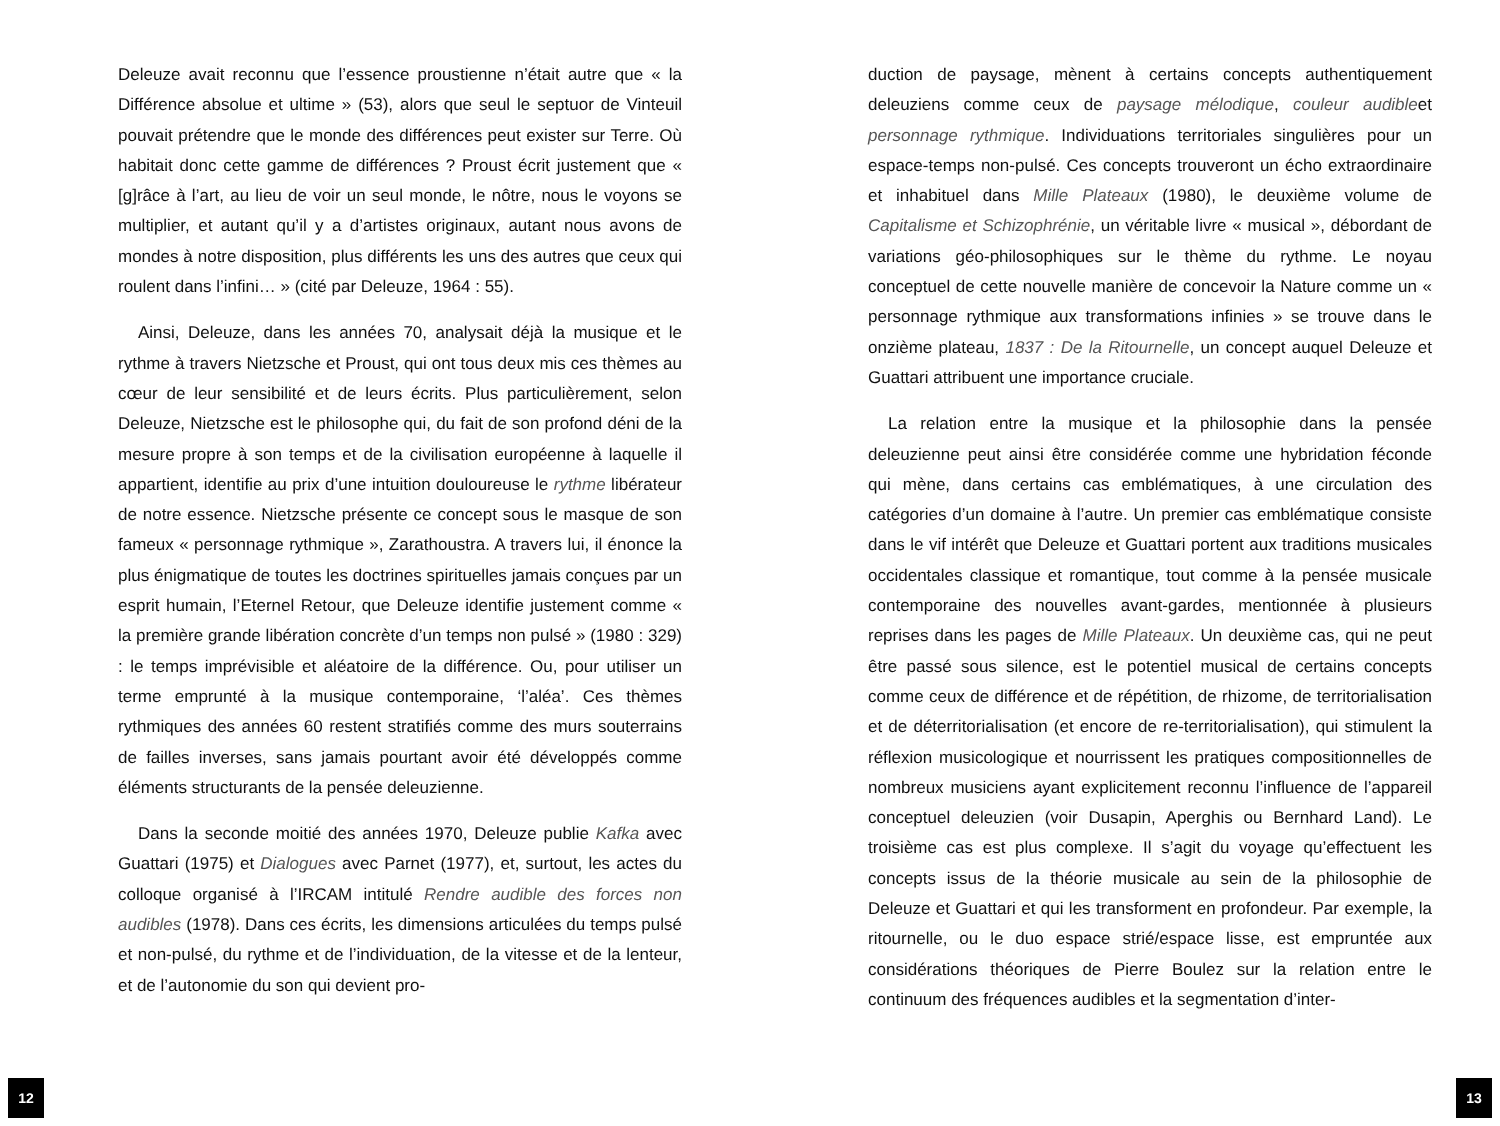Deleuze avait reconnu que l’essence proustienne n’était autre que « la Différence absolue et ultime » (53), alors que seul le septuor de Vinteuil pouvait prétendre que le monde des différences peut exister sur Terre. Où habitait donc cette gamme de différences ? Proust écrit justement que « [g]râce à l’art, au lieu de voir un seul monde, le nôtre, nous le voyons se multiplier, et autant qu’il y a d’artistes originaux, autant nous avons de mondes à notre disposition, plus différents les uns des autres que ceux qui roulent dans l’infini… » (cité par Deleuze, 1964 : 55).
Ainsi, Deleuze, dans les années 70, analysait déjà la musique et le rythme à travers Nietzsche et Proust, qui ont tous deux mis ces thèmes au cœur de leur sensibilité et de leurs écrits. Plus particulièrement, selon Deleuze, Nietzsche est le philosophe qui, du fait de son profond déni de la mesure propre à son temps et de la civilisation européenne à laquelle il appartient, identifie au prix d’une intuition douloureuse le rythme libérateur de notre essence. Nietzsche présente ce concept sous le masque de son fameux « personnage rythmique », Zarathoustra. A travers lui, il énonce la plus énigmatique de toutes les doctrines spirituelles jamais conçues par un esprit humain, l’Eternel Retour, que Deleuze identifie justement comme « la première grande libération concrète d’un temps non pulsé » (1980 : 329) : le temps imprévisible et aléatoire de la différence. Ou, pour utiliser un terme emprunté à la musique contemporaine, ‘l’aléa’. Ces thèmes rythmiques des années 60 restent stratifiés comme des murs souterrains de failles inverses, sans jamais pourtant avoir été développés comme éléments structurants de la pensée deleuzienne.
Dans la seconde moitié des années 1970, Deleuze publie Kafka avec Guattari (1975) et Dialogues avec Parnet (1977), et, surtout, les actes du colloque organisé à l’IRCAM intitulé Rendre audible des forces non audibles (1978). Dans ces écrits, les dimensions articulées du temps pulsé et non-pulsé, du rythme et de l’individuation, de la vitesse et de la lenteur, et de l’autonomie du son qui devient pro-
duction de paysage, mènent à certains concepts authentiquement deleuziens comme ceux de paysage mélodique, couleur audibleet personnage rythmique. Individuations territoriales singulières pour un espace-temps non-pulsé. Ces concepts trouveront un écho extraordinaire et inhabituel dans Mille Plateaux (1980), le deuxième volume de Capitalisme et Schizophrénie, un véritable livre « musical », débordant de variations géo-philosophiques sur le thème du rythme. Le noyau conceptuel de cette nouvelle manière de concevoir la Nature comme un « personnage rythmique aux transformations infinies » se trouve dans le onzième plateau, 1837 : De la Ritournelle, un concept auquel Deleuze et Guattari attribuent une importance cruciale.
La relation entre la musique et la philosophie dans la pensée deleuzienne peut ainsi être considérée comme une hybridation féconde qui mène, dans certains cas emblématiques, à une circulation des catégories d’un domaine à l’autre. Un premier cas emblématique consiste dans le vif intérêt que Deleuze et Guattari portent aux traditions musicales occidentales classique et romantique, tout comme à la pensée musicale contemporaine des nouvelles avant-gardes, mentionnée à plusieurs reprises dans les pages de Mille Plateaux. Un deuxième cas, qui ne peut être passé sous silence, est le potentiel musical de certains concepts comme ceux de différence et de répétition, de rhizome, de territorialisation et de déterritorialisation (et encore de re-territorialisation), qui stimulent la réflexion musicologique et nourrissent les pratiques compositionnelles de nombreux musiciens ayant explicitement reconnu l’influence de l’appareil conceptuel deleuzien (voir Dusapin, Aperghis ou Bernhard Land). Le troisième cas est plus complexe. Il s’agit du voyage qu’effectuent les concepts issus de la théorie musicale au sein de la philosophie de Deleuze et Guattari et qui les transforment en profondeur. Par exemple, la ritournelle, ou le duo espace strié/espace lisse, est empruntée aux considérations théoriques de Pierre Boulez sur la relation entre le continuum des fréquences audibles et la segmentation d’inter-
12 13